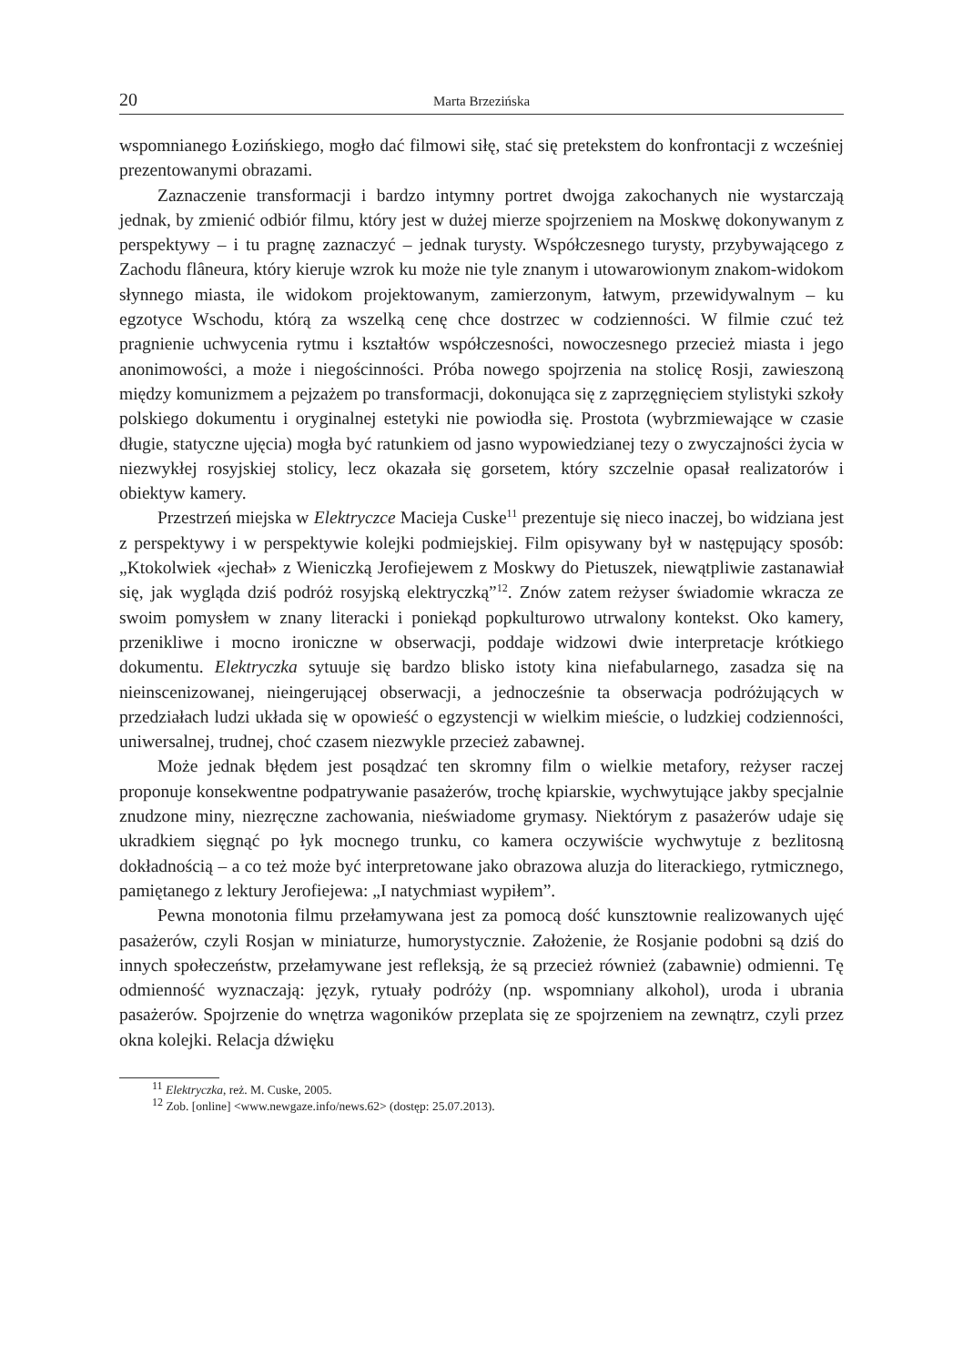20 Marta Brzezińska
wspomnianego Łozińskiego, mogło dać filmowi siłę, stać się pretekstem do konfrontacji z wcześniej prezentowanymi obrazami.
Zaznaczenie transformacji i bardzo intymny portret dwojga zakochanych nie wystarczają jednak, by zmienić odbiór filmu, który jest w dużej mierze spojrzeniem na Moskwę dokonywanym z perspektywy – i tu pragnę zaznaczyć – jednak turysty. Współczesnego turysty, przybywającego z Zachodu flâneura, który kieruje wzrok ku może nie tyle znanym i utowarowionym znakom-widokom słynnego miasta, ile widokom projektowanym, zamierzonym, łatwym, przewidywalnym – ku egzotyce Wschodu, którą za wszelką cenę chce dostrzec w codzienności. W filmie czuć też pragnienie uchwycenia rytmu i kształtów współczesności, nowoczesnego przecież miasta i jego anonimowości, a może i niegościnności. Próba nowego spojrzenia na stolicę Rosji, zawieszoną między komunizmem a pejzażem po transformacji, dokonująca się z zaprzęgnięciem stylistyki szkoły polskiego dokumentu i oryginalnej estetyki nie powiodła się. Prostota (wybrzmiewające w czasie długie, statyczne ujęcia) mogła być ratunkiem od jasno wypowiedzianej tezy o zwyczajności życia w niezwykłej rosyjskiej stolicy, lecz okazała się gorsetem, który szczelnie opasał realizatorów i obiektyw kamery.
Przestrzeń miejska w Elektryczce Macieja Cuske<sup>11</sup> prezentuje się nieco inaczej, bo widziana jest z perspektywy i w perspektywie kolejki podmiejskiej. Film opisywany był w następujący sposób: „Ktokolwiek «jechał» z Wieniczką Jerofiejewem z Moskwy do Pietuszek, niewątpliwie zastanawiał się, jak wygląda dziś podróż rosyjską elektryczką”<sup>12</sup>. Znów zatem reżyser świadomie wkracza ze swoim pomysłem w znany literacki i poniekąd popkulturowo utrwalony kontekst. Oko kamery, przenikliwe i mocno ironiczne w obserwacji, poddaje widzowi dwie interpretacje krótkiego dokumentu. Elektryczka sytuuje się bardzo blisko istoty kina niefabularnego, zasadza się na nieinscenizowanej, nieingerującej obserwacji, a jednocześnie ta obserwacja podróżujących w przedziałach ludzi układa się w opowieść o egzystencji w wielkim mieście, o ludzkiej codzienności, uniwersalnej, trudnej, choć czasem niezwykle przecież zabawnej.
Może jednak błędem jest posądzać ten skromny film o wielkie metafory, reżyser raczej proponuje konsekwentne podpatrywanie pasażerów, trochę kpiarskie, wychwytujące jakby specjalnie znudzone miny, niezręczne zachowania, nieświadome grymasy. Niektórym z pasażerów udaje się ukradkiem sięgnąć po łyk mocnego trunku, co kamera oczywiście wychwytuje z bezlitosną dokładnością – a co też może być interpretowane jako obrazowa aluzja do literackiego, rytmicznego, pamiętanego z lektury Jerofiejewa: „I natychmiast wypiłem”.
Pewna monotonia filmu przełamywana jest za pomocą dość kunsztownie realizowanych ujęć pasażerów, czyli Rosjan w miniaturze, humorystycznie. Założenie, że Rosjanie podobni są dziś do innych społeczeństw, przełamywane jest refleksją, że są przecież również (zabawnie) odmienni. Tę odmienność wyznaczają: język, rytuały podróży (np. wspomniany alkohol), uroda i ubrania pasażerów. Spojrzenie do wnętrza wagoników przeplata się ze spojrzeniem na zewnątrz, czyli przez okna kolejki. Relacja dźwięku
<sup>11</sup> Elektryczka, reż. M. Cuske, 2005.
<sup>12</sup> Zob. [online] <www.newgaze.info/news.62> (dostęp: 25.07.2013).